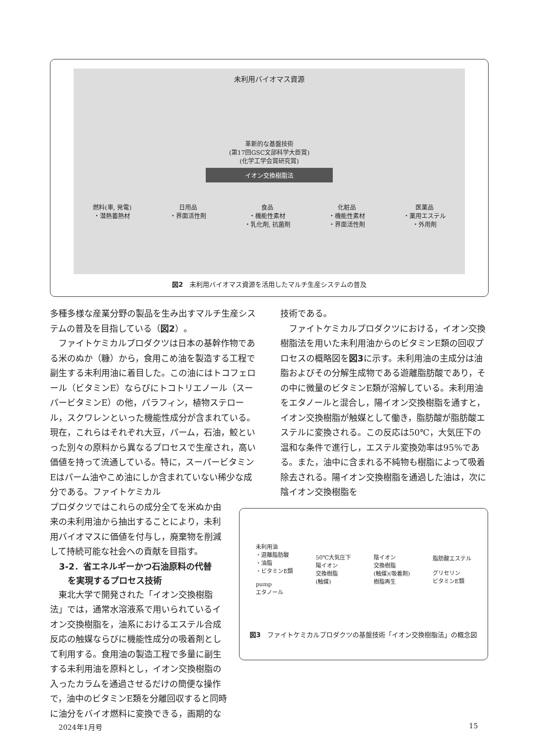未利用バイオマス資源
革新的な基盤技術
(第17回GSC文部科学大臣賞)
(化学工学会賞研究賞)
イオン交換樹脂法
燃料(車, 発電)
・潜熱蓄熱材 日用品
・界面活性剤 食品
・機能性素材
・乳化剤, 抗菌剤 化粧品
・機能性素材
・界面活性剤 医薬品
・薬用エステル
・外用剤
図2　未利用バイオマス資源を活用したマルチ生産システムの普及
多種多様な産業分野の製品を生み出すマルチ生産システムの普及を目指している（図2）。
ファイトケミカルプロダクツは日本の基幹作物である米のぬか（糠）から，食用こめ油を製造する工程で副生する未利用油に着目した。この油にはトコフェロール（ビタミンE）ならびにトコトリエノール（スーパービタミンE）の他，パラフィン，植物ステロール，スクワレンといった機能性成分が含まれている。現在，これらはそれぞれ大豆，パーム，石油，鮫といった別々の原料から異なるプロセスで生産され，高い価値を持って流通している。特に，スーパービタミンEはパーム油やこめ油にしか含まれていない稀少な成分である。ファイトケミカル
プロダクツではこれらの成分全てを米ぬか由来の未利用油から抽出することにより，未利用バイオマスに価値を付与し，廃棄物を削減して持続可能な社会への貢献を目指す。
3-2．省エネルギーかつ石油原料の代替
　を実現するプロセス技術
東北大学で開発された「イオン交換樹脂法」では，通常水溶液系で用いられているイオン交換樹脂を，油系におけるエステル合成反応の触媒ならびに機能性成分の吸着剤として利用する。食用油の製造工程で多量に副生する未利用油を原料とし，イオン交換樹脂の入ったカラムを通過させるだけの簡便な操作で，油中のビタミンE類を分離回収すると同時に油分をバイオ燃料に変換できる，画期的な
技術である。
ファイトケミカルプロダクツにおける，イオン交換樹脂法を用いた未利用油からのビタミンE類の回収プロセスの概略図を図3に示す。未利用油の主成分は油脂およびその分解生成物である遊離脂肪酸であり，その中に微量のビタミンE類が溶解している。未利用油をエタノールと混合し，陽イオン交換樹脂を通すと，イオン交換樹脂が触媒として働き，脂肪酸が脂肪酸エステルに変換される。この反応は50℃，大気圧下の温和な条件で進行し，エステル変換効率は95%である。また，油中に含まれる不純物も樹脂によって吸着除去される。陽イオン交換樹脂を通過した油は，次に陰イオン交換樹脂を
未利用油
・遊離脂肪酸
・油脂
・ビタミンE類
pump
エタノール
50℃大気圧下
陽イオン
交換樹脂
(触媒)
陰イオン
交換樹脂
(触媒)(吸着剤)
樹脂再生
脂肪酸エステル
グリセリン
ビタミンE類
図3　ファイトケミカルプロダクツの基盤技術「イオン交換樹脂法」の概念図
2024年1月号 15